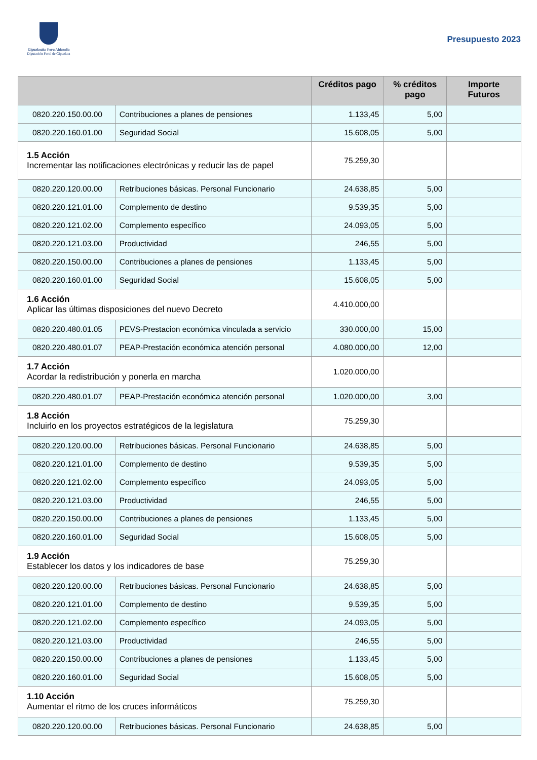Gipuzkoako Foru Aldundia
Diputación Foral de Gipuzkoa
Presupuesto 2023
| | | Créditos pago | % créditos pago | Importe Futuros |
| --- | --- | --- | --- | --- |
| 0820.220.150.00.00 | Contribuciones a planes de pensiones | 1.133,45 | 5,00 | |
| 0820.220.160.01.00 | Seguridad Social | 15.608,05 | 5,00 | |
| 1.5 Acción Incrementar las notificaciones electrónicas y reducir las de papel | | 75.259,30 | | |
| 0820.220.120.00.00 | Retribuciones básicas. Personal Funcionario | 24.638,85 | 5,00 | |
| 0820.220.121.01.00 | Complemento de destino | 9.539,35 | 5,00 | |
| 0820.220.121.02.00 | Complemento específico | 24.093,05 | 5,00 | |
| 0820.220.121.03.00 | Productividad | 246,55 | 5,00 | |
| 0820.220.150.00.00 | Contribuciones a planes de pensiones | 1.133,45 | 5,00 | |
| 0820.220.160.01.00 | Seguridad Social | 15.608,05 | 5,00 | |
| 1.6 Acción Aplicar las últimas disposiciones del nuevo Decreto | | 4.410.000,00 | | |
| 0820.220.480.01.05 | PEVS-Prestacion económica vinculada a servicio | 330.000,00 | 15,00 | |
| 0820.220.480.01.07 | PEAP-Prestación económica atención personal | 4.080.000,00 | 12,00 | |
| 1.7 Acción Acordar la redistribución y ponerla en marcha | | 1.020.000,00 | | |
| 0820.220.480.01.07 | PEAP-Prestación económica atención personal | 1.020.000,00 | 3,00 | |
| 1.8 Acción Incluirlo en los proyectos estratégicos de la legislatura | | 75.259,30 | | |
| 0820.220.120.00.00 | Retribuciones básicas. Personal Funcionario | 24.638,85 | 5,00 | |
| 0820.220.121.01.00 | Complemento de destino | 9.539,35 | 5,00 | |
| 0820.220.121.02.00 | Complemento específico | 24.093,05 | 5,00 | |
| 0820.220.121.03.00 | Productividad | 246,55 | 5,00 | |
| 0820.220.150.00.00 | Contribuciones a planes de pensiones | 1.133,45 | 5,00 | |
| 0820.220.160.01.00 | Seguridad Social | 15.608,05 | 5,00 | |
| 1.9 Acción Establecer los datos y los indicadores de base | | 75.259,30 | | |
| 0820.220.120.00.00 | Retribuciones básicas. Personal Funcionario | 24.638,85 | 5,00 | |
| 0820.220.121.01.00 | Complemento de destino | 9.539,35 | 5,00 | |
| 0820.220.121.02.00 | Complemento específico | 24.093,05 | 5,00 | |
| 0820.220.121.03.00 | Productividad | 246,55 | 5,00 | |
| 0820.220.150.00.00 | Contribuciones a planes de pensiones | 1.133,45 | 5,00 | |
| 0820.220.160.01.00 | Seguridad Social | 15.608,05 | 5,00 | |
| 1.10 Acción Aumentar el ritmo de los cruces informáticos | | 75.259,30 | | |
| 0820.220.120.00.00 | Retribuciones básicas. Personal Funcionario | 24.638,85 | 5,00 | |